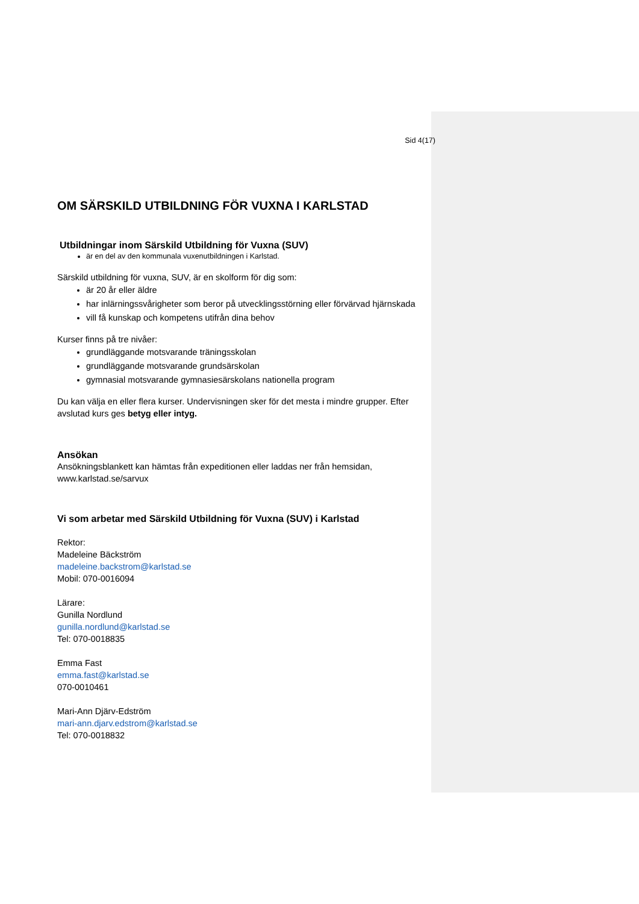Sid 4(17)
OM SÄRSKILD UTBILDNING FÖR VUXNA I KARLSTAD
Utbildningar inom Särskild Utbildning för Vuxna (SUV)
är en del av den kommunala vuxenutbildningen i Karlstad.
Särskild utbildning för vuxna, SUV, är en skolform för dig som:
är 20 år eller äldre
har inlärningssvårigheter som beror på utvecklingsstörning eller förvärvad hjärnskada
vill få kunskap och kompetens utifrån dina behov
Kurser finns på tre nivåer:
grundläggande motsvarande träningsskolan
grundläggande motsvarande grundsärskolan
gymnasial motsvarande gymnasiesärskolans nationella program
Du kan välja en eller flera kurser. Undervisningen sker för det mesta i mindre grupper. Efter avslutad kurs ges betyg eller intyg.
Ansökan
Ansökningsblankett kan hämtas från expeditionen eller laddas ner från hemsidan, www.karlstad.se/sarvux
Vi som arbetar med Särskild Utbildning för Vuxna (SUV) i Karlstad
Rektor:
Madeleine Bäckström
madeleine.backstrom@karlstad.se
Mobil: 070-0016094
Lärare:
Gunilla Nordlund
gunilla.nordlund@karlstad.se
Tel: 070-0018835
Emma Fast
emma.fast@karlstad.se
070-0010461
Mari-Ann Djärv-Edström
mari-ann.djarv.edstrom@karlstad.se
Tel: 070-0018832